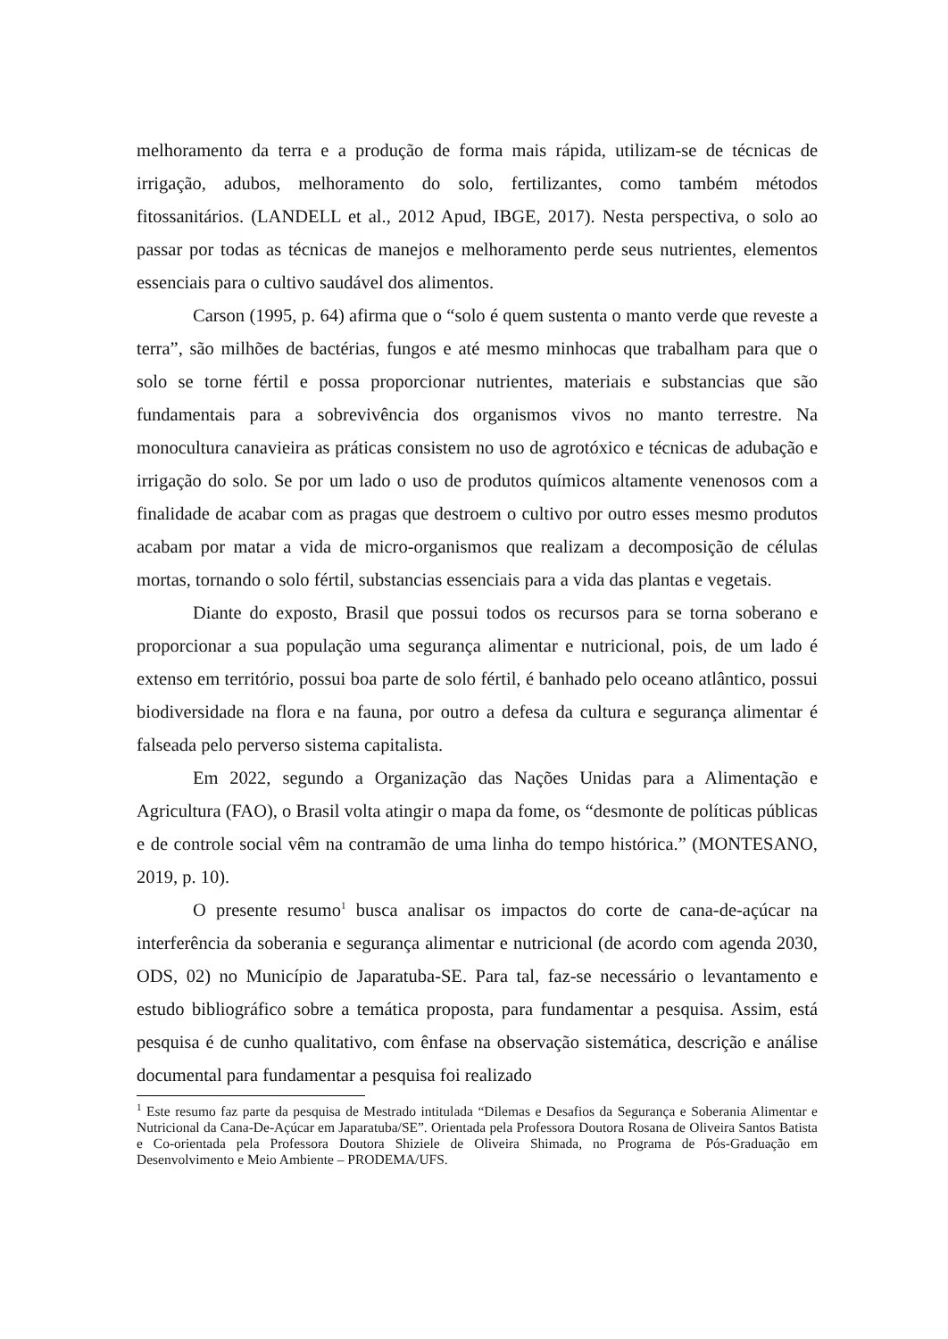melhoramento da terra e a produção de forma mais rápida, utilizam-se de técnicas de irrigação, adubos, melhoramento do solo, fertilizantes, como também métodos fitossanitários. (LANDELL et al., 2012 Apud, IBGE, 2017). Nesta perspectiva, o solo ao passar por todas as técnicas de manejos e melhoramento perde seus nutrientes, elementos essenciais para o cultivo saudável dos alimentos.
Carson (1995, p. 64) afirma que o “solo é quem sustenta o manto verde que reveste a terra”, são milhões de bactérias, fungos e até mesmo minhocas que trabalham para que o solo se torne fértil e possa proporcionar nutrientes, materiais e substancias que são fundamentais para a sobrevivência dos organismos vivos no manto terrestre. Na monocultura canavieira as práticas consistem no uso de agrotóxico e técnicas de adubação e irrigação do solo. Se por um lado o uso de produtos químicos altamente venenosos com a finalidade de acabar com as pragas que destroem o cultivo por outro esses mesmo produtos acabam por matar a vida de micro-organismos que realizam a decomposição de células mortas, tornando o solo fértil, substancias essenciais para a vida das plantas e vegetais.
Diante do exposto, Brasil que possui todos os recursos para se torna soberano e proporcionar a sua população uma segurança alimentar e nutricional, pois, de um lado é extenso em território, possui boa parte de solo fértil, é banhado pelo oceano atlântico, possui biodiversidade na flora e na fauna, por outro a defesa da cultura e segurança alimentar é falseada pelo perverso sistema capitalista.
Em 2022, segundo a Organização das Nações Unidas para a Alimentação e Agricultura (FAO), o Brasil volta atingir o mapa da fome, os “desmonte de políticas públicas e de controle social vêm na contramão de uma linha do tempo histórica.” (MONTESANO, 2019, p. 10).
O presente resumo<sup>1</sup> busca analisar os impactos do corte de cana-de-açúcar na interferência da soberania e segurança alimentar e nutricional (de acordo com agenda 2030, ODS, 02) no Município de Japaratuba-SE. Para tal, faz-se necessário o levantamento e estudo bibliográfico sobre a temática proposta, para fundamentar a pesquisa. Assim, está pesquisa é de cunho qualitativo, com ênfase na observação sistemática, descrição e análise documental para fundamentar a pesquisa foi realizado
<sup>1</sup> Este resumo faz parte da pesquisa de Mestrado intitulada “Dilemas e Desafios da Segurança e Soberania Alimentar e Nutricional da Cana-De-Açúcar em Japaratuba/SE”. Orientada pela Professora Doutora Rosana de Oliveira Santos Batista e Co-orientada pela Professora Doutora Shiziele de Oliveira Shimada, no Programa de Pós-Graduação em Desenvolvimento e Meio Ambiente – PRODEMA/UFS.